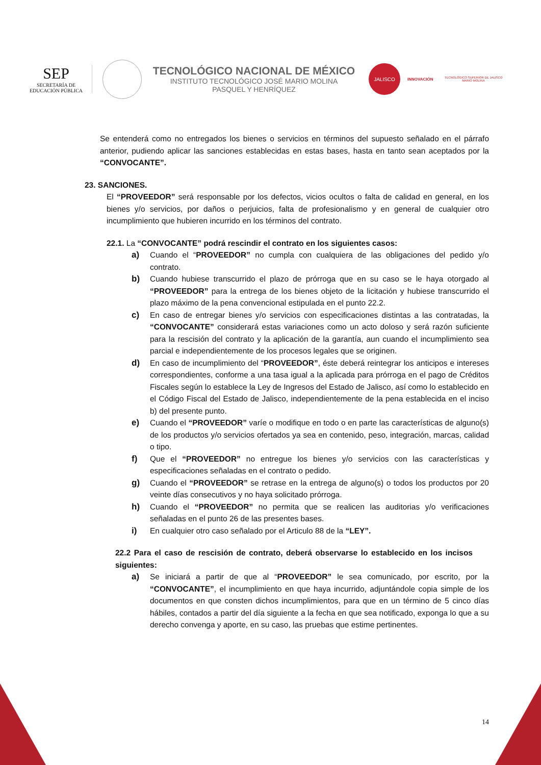SEP
SECRETARÍA DE
EDUCACIÓN PÚBLICA
TECNOLÓGICO NACIONAL DE MÉXICO
INSTITUTO TECNOLÓGICO JOSÉ MARIO MOLINA
PASQUEL Y HENRÍQUEZ
JALISCO
INNOVACIÓN
TECNOLÓGICO SUPERIOR DE JALISCO
MARIO MOLINA
Se entenderá como no entregados los bienes o servicios en términos del supuesto señalado en el párrafo anterior, pudiendo aplicar las sanciones establecidas en estas bases, hasta en tanto sean aceptados por la “CONVOCANTE”.
23. SANCIONES.
El “PROVEEDOR” será responsable por los defectos, vicios ocultos o falta de calidad en general, en los bienes y/o servicios, por daños o perjuicios, falta de profesionalismo y en general de cualquier otro incumplimiento que hubieren incurrido en los términos del contrato.
22.1. La “CONVOCANTE” podrá rescindir el contrato en los siguientes casos:
a) Cuando el “PROVEEDOR” no cumpla con cualquiera de las obligaciones del pedido y/o contrato.
b) Cuando hubiese transcurrido el plazo de prórroga que en su caso se le haya otorgado al “PROVEEDOR” para la entrega de los bienes objeto de la licitación y hubiese transcurrido el plazo máximo de la pena convencional estipulada en el punto 22.2.
c) En caso de entregar bienes y/o servicios con especificaciones distintas a las contratadas, la “CONVOCANTE” considerará estas variaciones como un acto doloso y será razón suficiente para la rescisión del contrato y la aplicación de la garantía, aun cuando el incumplimiento sea parcial e independientemente de los procesos legales que se originen.
d) En caso de incumplimiento del “PROVEEDOR”, éste deberá reintegrar los anticipos e intereses correspondientes, conforme a una tasa igual a la aplicada para prórroga en el pago de Créditos Fiscales según lo establece la Ley de Ingresos del Estado de Jalisco, así como lo establecido en el Código Fiscal del Estado de Jalisco, independientemente de la pena establecida en el inciso b) del presente punto.
e) Cuando el “PROVEEDOR” varíe o modifique en todo o en parte las características de alguno(s) de los productos y/o servicios ofertados ya sea en contenido, peso, integración, marcas, calidad o tipo.
f) Que el “PROVEEDOR” no entregue los bienes y/o servicios con las características y especificaciones señaladas en el contrato o pedido.
g) Cuando el “PROVEEDOR” se retrase en la entrega de alguno(s) o todos los productos por 20 veinte días consecutivos y no haya solicitado prórroga.
h) Cuando el “PROVEEDOR” no permita que se realicen las auditorias y/o verificaciones señaladas en el punto 26 de las presentes bases.
i) En cualquier otro caso señalado por el Articulo 88 de la “LEY”.
22.2 Para el caso de rescisión de contrato, deberá observarse lo establecido en los incisos siguientes:
a) Se iniciará a partir de que al “PROVEEDOR” le sea comunicado, por escrito, por la “CONVOCANTE”, el incumplimiento en que haya incurrido, adjuntándole copia simple de los documentos en que consten dichos incumplimientos, para que en un término de 5 cinco días hábiles, contados a partir del día siguiente a la fecha en que sea notificado, exponga lo que a su derecho convenga y aporte, en su caso, las pruebas que estime pertinentes.
14